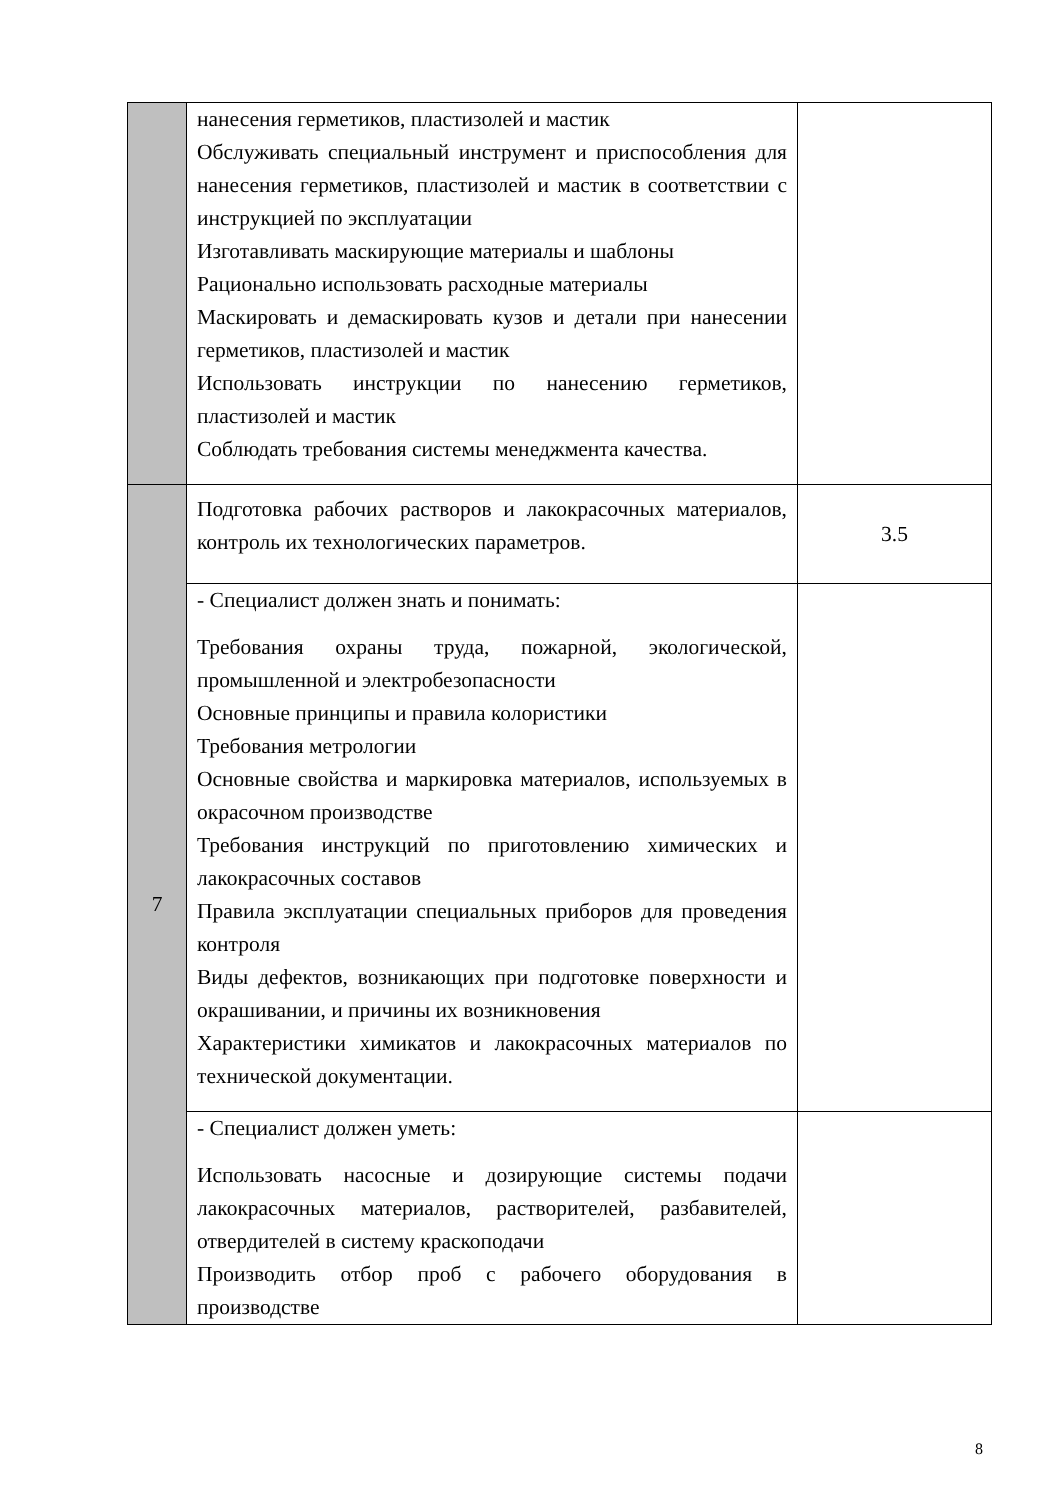| | нанесения герметиков, пластизолей и мастик Обслуживать специальный инструмент и приспособления для нанесения герметиков, пластизолей и мастик в соответствии с инструкцией по эксплуатации Изготавливать маскирующие материалы и шаблоны Рационально использовать расходные материалы Маскировать и демаскировать кузов и детали при нанесении герметиков, пластизолей и мастик Использовать инструкции по нанесению герметиков, пластизолей и мастик Соблюдать требования системы менеджмента качества. | |
| 7 | Подготовка рабочих растворов и лакокрасочных материалов, контроль их технологических параметров. | 3.5 |
| | - Специалист должен знать и понимать: Требования охраны труда, пожарной, экологической, промышленной и электробезопасности Основные принципы и правила колористики Требования метрологии Основные свойства и маркировка материалов, используемых в окрасочном производстве Требования инструкций по приготовлению химических и лакокрасочных составов Правила эксплуатации специальных приборов для проведения контроля Виды дефектов, возникающих при подготовке поверхности и окрашивании, и причины их возникновения Характеристики химикатов и лакокрасочных материалов по технической документации. | |
| | - Специалист должен уметь: Использовать насосные и дозирующие системы подачи лакокрасочных материалов, растворителей, разбавителей, отвердителей в систему краскоподачи Производить отбор проб с рабочего оборудования в производстве | |
8